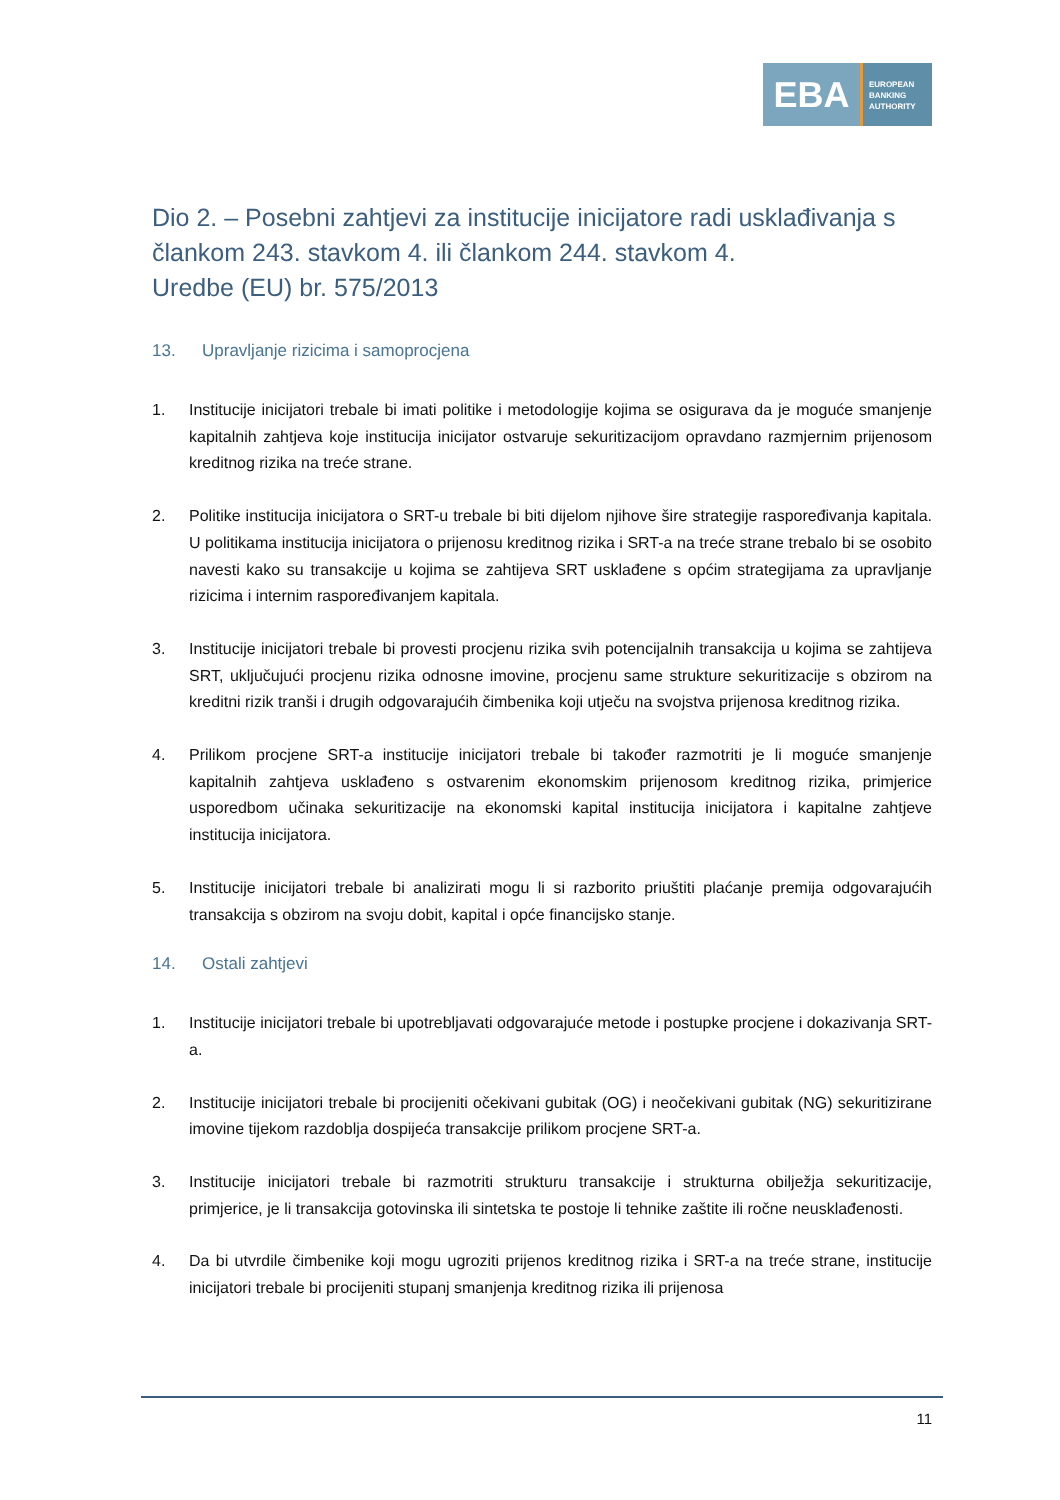EBA
EUROPEAN
BANKING
AUTHORITY
Dio 2. – Posebni zahtjevi za institucije inicijatore radi usklađivanja s člankom 243. stavkom 4. ili člankom 244. stavkom 4.
Uredbe (EU) br. 575/2013
13. Upravljanje rizicima i samoprocjena
1. Institucije inicijatori trebale bi imati politike i metodologije kojima se osigurava da je moguće smanjenje kapitalnih zahtjeva koje institucija inicijator ostvaruje sekuritizacijom opravdano razmjernim prijenosom kreditnog rizika na treće strane.
2. Politike institucija inicijatora o SRT-u trebale bi biti dijelom njihove šire strategije raspoređivanja kapitala. U politikama institucija inicijatora o prijenosu kreditnog rizika i SRT-a na treće strane trebalo bi se osobito navesti kako su transakcije u kojima se zahtijeva SRT usklađene s općim strategijama za upravljanje rizicima i internim raspoređivanjem kapitala.
3. Institucije inicijatori trebale bi provesti procjenu rizika svih potencijalnih transakcija u kojima se zahtijeva SRT, uključujući procjenu rizika odnosne imovine, procjenu same strukture sekuritizacije s obzirom na kreditni rizik tranši i drugih odgovarajućih čimbenika koji utječu na svojstva prijenosa kreditnog rizika.
4. Prilikom procjene SRT-a institucije inicijatori trebale bi također razmotriti je li moguće smanjenje kapitalnih zahtjeva usklađeno s ostvarenim ekonomskim prijenosom kreditnog rizika, primjerice usporedbom učinaka sekuritizacije na ekonomski kapital institucija inicijatora i kapitalne zahtjeve institucija inicijatora.
5. Institucije inicijatori trebale bi analizirati mogu li si razborito priuštiti plaćanje premija odgovarajućih transakcija s obzirom na svoju dobit, kapital i opće financijsko stanje.
14. Ostali zahtjevi
1. Institucije inicijatori trebale bi upotrebljavati odgovarajuće metode i postupke procjene i dokazivanja SRT-a.
2. Institucije inicijatori trebale bi procijeniti očekivani gubitak (OG) i neočekivani gubitak (NG) sekuritizirane imovine tijekom razdoblja dospijeća transakcije prilikom procjene SRT-a.
3. Institucije inicijatori trebale bi razmotriti strukturu transakcije i strukturna obilježja sekuritizacije, primjerice, je li transakcija gotovinska ili sintetska te postoje li tehnike zaštite ili ročne neusklađenosti.
4. Da bi utvrdile čimbenike koji mogu ugroziti prijenos kreditnog rizika i SRT-a na treće strane, institucije inicijatori trebale bi procijeniti stupanj smanjenja kreditnog rizika ili prijenosa
11